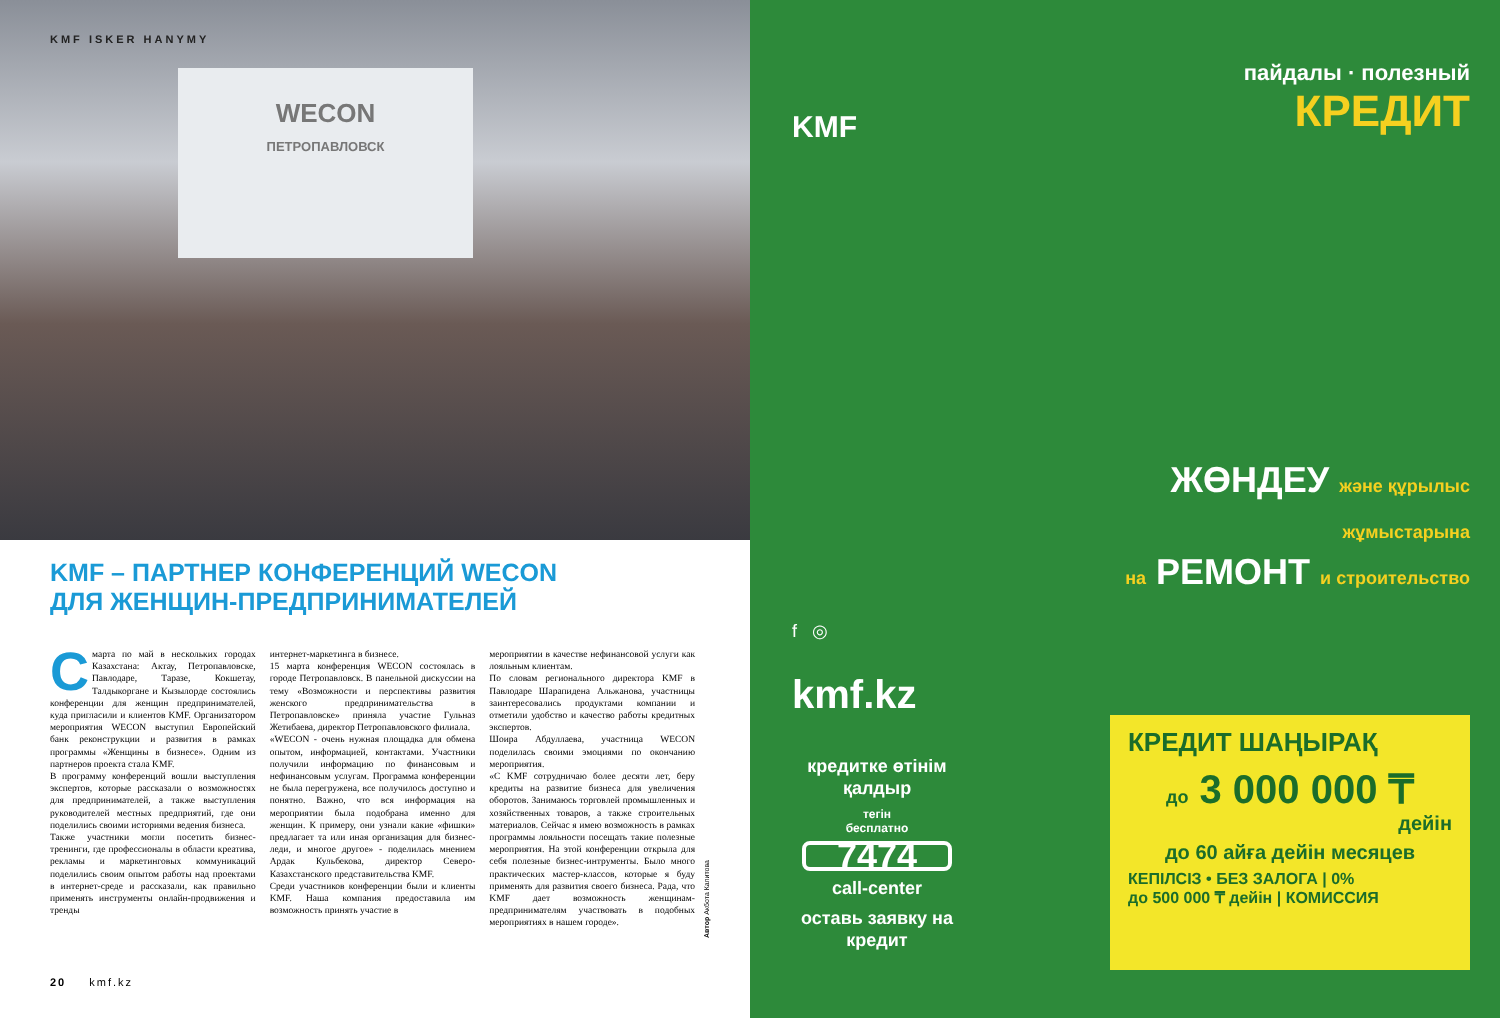KMF ISKER HANYMY
WECON
ПЕТРОПАВЛОВСК
KMF – ПАРТНЕР КОНФЕРЕНЦИЙ WECON
ДЛЯ ЖЕНЩИН-ПРЕДПРИНИМАТЕЛЕЙ
Смарта по май в нескольких городах Казахстана: Актау, Петропавловске, Павлодаре, Таразе, Кокшетау, Талдыкоргане и Кызылорде состоялись конференции для женщин предпринимателей, куда пригласили и клиентов KMF. Организатором мероприятия WECON выступил Европейский банк реконструкции и развития в рамках программы «Женщины в бизнесе». Одним из партнеров проекта стала KMF.
В программу конференций вошли выступления экспертов, которые рассказали о возможностях для предпринимателей, а также выступления руководителей местных предприятий, где они поделились своими историями ведения бизнеса.
Также участники могли посетить бизнес-тренинги, где профессионалы в области креатива, рекламы и маркетинговых коммуникаций поделились своим опытом работы над проектами в интернет-среде и рассказали, как правильно применять инструменты онлайн-продвижения и тренды
интернет-маркетинга в бизнесе.
15 марта конференция WECON состоялась в городе Петропавловск. В панельной дискуссии на тему «Возможности и перспективы развития женского предпринимательства в Петропавловске» приняла участие Гульназ Жетибаева, директор Петропавловского филиала.
«WECON - очень нужная площадка для обмена опытом, информацией, контактами. Участники получили информацию по финансовым и нефинансовым услугам. Программа конференции не была перегружена, все получилось доступно и понятно. Важно, что вся информация на мероприятии была подобрана именно для женщин. К примеру, они узнали какие «фишки» предлагает та или иная организация для бизнес-леди, и многое другое» - поделилась мнением Ардак Кульбекова, директор Северо-Казахстанского представительства KMF.
Среди участников конференции были и клиенты KMF. Наша компания предоставила им возможность принять участие в
мероприятии в качестве нефинансовой услуги как лояльным клиентам.
По словам регионального директора KMF в Павлодаре Шарапидена Альжанова, участницы заинтересовались продуктами компании и отметили удобство и качество работы кредитных экспертов.
Шоира Абдуллаева, участница WECON поделилась своими эмоциями по окончанию мероприятия.
«С KMF сотрудничаю более десяти лет, беру кредиты на развитие бизнеса для увеличения оборотов. Занимаюсь торговлей промышленных и хозяйственных товаров, а также строительных материалов. Сейчас я имею возможность в рамках программы лояльности посещать такие полезные мероприятия. На этой конференции открыла для себя полезные бизнес-интрументы. Было много практических мастер-классов, которые я буду применять для развития своего бизнеса. Рада, что KMF дает возможность женщинам-предпринимателям участвовать в подобных мероприятиях в нашем городе».
Автор Акбота Капитова
20 kmf.kz
KMF
пайдалы · полезный
КРЕДИТ
ЖӨНДЕУ және құрылыс жұмыстарына
на РЕМОНТ и строительство
f ◎
kmf.kz
кредитке өтінім қалдыр
тегін
бесплатно
7474
call-center
оставь заявку на кредит
КРЕДИТ ШАҢЫРАҚ
до 3 000 000 ₸
дейін
до 60 айға дейін месяцев
КЕПІЛСІЗ • БЕЗ ЗАЛОГА | 0%
до 500 000 ₸ дейін | КОМИССИЯ